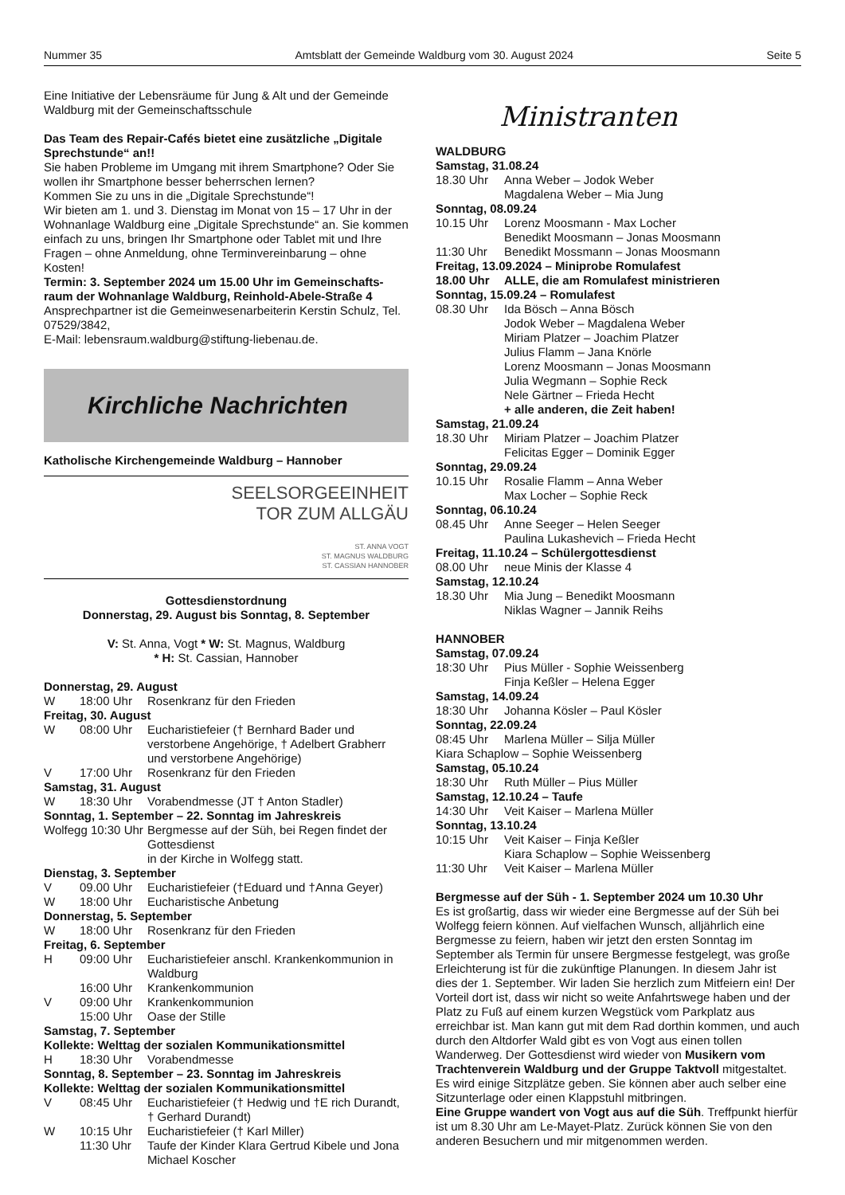Nummer 35 Amtsblatt der Gemeinde Waldburg vom 30. August 2024 Seite 5
Eine Initiative der Lebensräume für Jung & Alt und der Gemeinde Waldburg mit der Gemeinschaftsschule
Das Team des Repair-Cafés bietet eine zusätzliche „Digitale Sprechstunde“ an!!
Sie haben Probleme im Umgang mit ihrem Smartphone? Oder Sie wollen ihr Smartphone besser beherrschen lernen?
Kommen Sie zu uns in die „Digitale Sprechstunde“!
Wir bieten am 1. und 3. Dienstag im Monat von 15 – 17 Uhr in der Wohnanlage Waldburg eine „Digitale Sprechstunde“ an. Sie kommen einfach zu uns, bringen Ihr Smartphone oder Tablet mit und Ihre Fragen – ohne Anmeldung, ohne Terminvereinbarung – ohne Kosten!
Termin: 3. September 2024 um 15.00 Uhr im Gemeinschafts­raum der Wohnanlage Waldburg, Reinhold-Abele-Straße 4
Ansprechpartner ist die Gemeinwesenarbeiterin Kerstin Schulz, Tel. 07529/3842,
E-Mail: lebensraum.waldburg@stiftung-liebenau.de.
Kirchliche Nachrichten
Katholische Kirchengemeinde Waldburg – Hannober
SEELSORGEEINHEIT
TOR ZUM ALLGÄU
ST. ANNA VOGT
ST. MAGNUS WALDBURG
ST. CASSIAN HANNOBER
Gottesdienstordnung
Donnerstag, 29. August bis Sonntag, 8. September
V: St. Anna, Vogt * W: St. Magnus, Waldburg
* H: St. Cassian, Hannober
Donnerstag, 29. August
W 18:00 Uhr Rosenkranz für den Frieden
Freitag, 30. August
W 08:00 Uhr Eucharistiefeier († Bernhard Bader und verstorbene Angehörige, † Adelbert Grabherr und verstorbene Angehörige)
V 17:00 Uhr Rosenkranz für den Frieden
Samstag, 31. August
W 18:30 Uhr Vorabendmesse (JT † Anton Stadler)
Sonntag, 1. September – 22. Sonntag im Jahreskreis
Wolfegg 10:30 Uhr Bergmesse auf der Süh, bei Regen findet der Gottesdienst
in der Kirche in Wolfegg statt.
Dienstag, 3. September
V 09.00 Uhr Eucharistiefeier (†Eduard und †Anna Geyer)
W 18:00 Uhr Eucharistische Anbetung
Donnerstag, 5. September
W 18:00 Uhr Rosenkranz für den Frieden
Freitag, 6. September
H 09:00 Uhr Eucharistiefeier anschl. Krankenkommunion in Waldburg
16:00 Uhr Krankenkommunion
V 09:00 Uhr Krankenkommunion
15:00 Uhr Oase der Stille
Samstag, 7. September
Kollekte: Welttag der sozialen Kommunikationsmittel
H 18:30 Uhr Vorabendmesse
Sonntag, 8. September – 23. Sonntag im Jahreskreis
Kollekte: Welttag der sozialen Kommunikationsmittel
V 08:45 Uhr Eucharistiefeier († Hedwig und †E rich Durandt, † Gerhard Durandt)
W 10:15 Uhr Eucharistiefeier († Karl Miller)
11:30 Uhr Taufe der Kinder Klara Gertrud Kibele und Jona Michael Koscher
Ministranten
WALDBURG
Samstag, 31.08.24
18.30 Uhr Anna Weber – Jodok Weber
Magdalena Weber – Mia Jung
Sonntag, 08.09.24
10.15 Uhr Lorenz Moosmann - Max Locher
Benedikt Moosmann – Jonas Moosmann
11:30 Uhr Benedikt Mossmann – Jonas Moosmann
Freitag, 13.09.2024 – Miniprobe Romulafest
18.00 Uhr ALLE, die am Romulafest ministrieren
Sonntag, 15.09.24 – Romulafest
08.30 Uhr Ida Bösch – Anna Bösch
Jodok Weber – Magdalena Weber
Miriam Platzer – Joachim Platzer
Julius Flamm – Jana Knörle
Lorenz Moosmann – Jonas Moosmann
Julia Wegmann – Sophie Reck
Nele Gärtner – Frieda Hecht
+ alle anderen, die Zeit haben!
Samstag, 21.09.24
18.30 Uhr Miriam Platzer – Joachim Platzer
Felicitas Egger – Dominik Egger
Sonntag, 29.09.24
10.15 Uhr Rosalie Flamm – Anna Weber
Max Locher – Sophie Reck
Sonntag, 06.10.24
08.45 Uhr Anne Seeger – Helen Seeger
Paulina Lukashevich – Frieda Hecht
Freitag, 11.10.24 – Schülergottesdienst
08.00 Uhr neue Minis der Klasse 4
Samstag, 12.10.24
18.30 Uhr Mia Jung – Benedikt Moosmann
Niklas Wagner – Jannik Reihs
HANNOBER
Samstag, 07.09.24
18:30 Uhr Pius Müller - Sophie Weissenberg
Finja Keßler – Helena Egger
Samstag, 14.09.24
18:30 Uhr Johanna Kösler – Paul Kösler
Sonntag, 22.09.24
08:45 Uhr Marlena Müller – Silja Müller
Kiara Schaplow – Sophie Weissenberg
Samstag, 05.10.24
18:30 Uhr Ruth Müller – Pius Müller
Samstag, 12.10.24 – Taufe
14:30 Uhr Veit Kaiser – Marlena Müller
Sonntag, 13.10.24
10:15 Uhr Veit Kaiser – Finja Keßler
Kiara Schaplow – Sophie Weissenberg
11:30 Uhr Veit Kaiser – Marlena Müller
Bergmesse auf der Süh - 1. September 2024 um 10.30 Uhr
Es ist großartig, dass wir wieder eine Bergmesse auf der Süh bei Wolfegg feiern können. Auf vielfachen Wunsch, alljährlich eine Bergmesse zu feiern, haben wir jetzt den ersten Sonntag im September als Termin für unsere Bergmesse festgelegt, was große Erleichterung ist für die zukünftige Planungen. In diesem Jahr ist dies der 1. September. Wir laden Sie herzlich zum Mitfeiern ein! Der Vorteil dort ist, dass wir nicht so weite Anfahrtswege haben und der Platz zu Fuß auf einem kurzen Wegstück vom Parkplatz aus erreichbar ist. Man kann gut mit dem Rad dorthin kommen, und auch durch den Altdorfer Wald gibt es von Vogt aus einen tollen Wanderweg. Der Gottesdienst wird wieder von Musikern vom Trachtenverein Waldburg und der Gruppe Taktvoll mitgestaltet. Es wird einige Sitzplätze geben. Sie können aber auch selber eine Sitzunterlage oder einen Klappstuhl mitbringen.
Eine Gruppe wandert von Vogt aus auf die Süh. Treffpunkt hierfür ist um 8.30 Uhr am Le-Mayet-Platz. Zurück können Sie von den anderen Besuchern und mir mitgenommen werden.